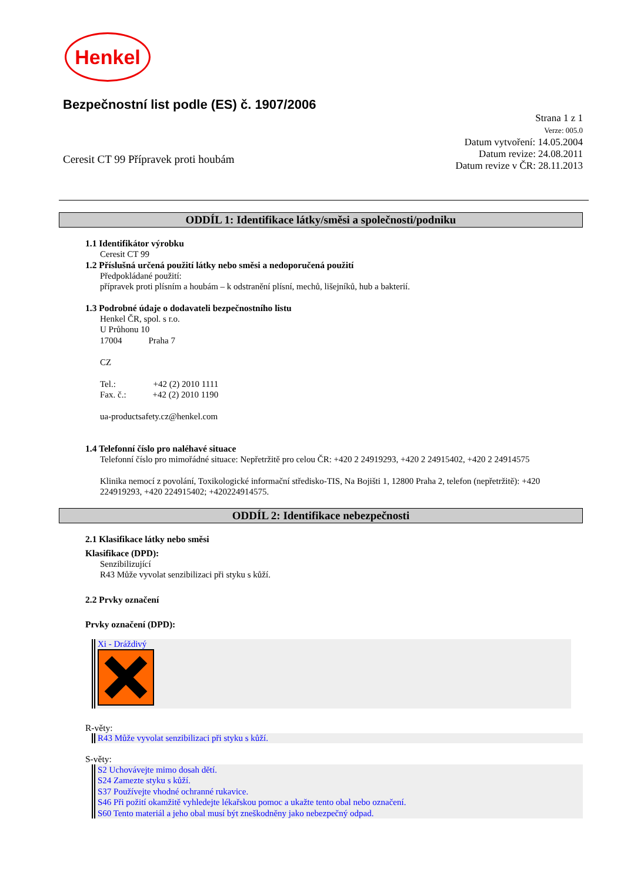Henkel
Bezpečnostní list podle (ES) č. 1907/2006
Ceresit CT 99 Přípravek proti houbám
Strana 1 z 1
Verze: 005.0
Datum vytvoření: 14.05.2004
Datum revize: 24.08.2011
Datum revize v ČR: 28.11.2013
ODDÍL 1: Identifikace látky/směsi a společnosti/podniku
1.1 Identifikátor výrobku
Ceresit CT 99
1.2 Příslušná určená použití látky nebo směsi a nedoporučená použití
Předpokládané použití:
přípravek proti plísním a houbám – k odstranění plísní, mechů, lišejníků, hub a bakterií.
1.3 Podrobné údaje o dodavateli bezpečnostního listu
Henkel ČR, spol. s r.o.
U Průhonu 10
17004 Praha 7
CZ
Tel.: +42 (2) 2010 1111
Fax. č.: +42 (2) 2010 1190
ua-productsafety.cz@henkel.com
1.4 Telefonní číslo pro naléhavé situace
Telefonní číslo pro mimořádné situace: Nepřetržitě pro celou ČR: +420 2 24919293, +420 2 24915402, +420 2 24914575
Klinika nemocí z povolání, Toxikologické informační středisko-TIS, Na Bojišti 1, 12800 Praha 2, telefon (nepřetržitě): +420 224919293, +420 224915402; +420224914575.
ODDÍL 2: Identifikace nebezpečnosti
2.1 Klasifikace látky nebo směsi
Klasifikace (DPD):
Senzibilizující
R43 Může vyvolat senzibilizaci při styku s kůží.
2.2 Prvky označení
Prvky označení (DPD):
Xi - Dráždivý
R-věty:
R43 Může vyvolat senzibilizaci při styku s kůží.
S-věty:
S2 Uchovávejte mimo dosah dětí.
S24 Zamezte styku s kůží.
S37 Používejte vhodné ochranné rukavice.
S46 Při požití okamžitě vyhledejte lékařskou pomoc a ukažte tento obal nebo označení.
S60 Tento materiál a jeho obal musí být zneškodněny jako nebezpečný odpad.